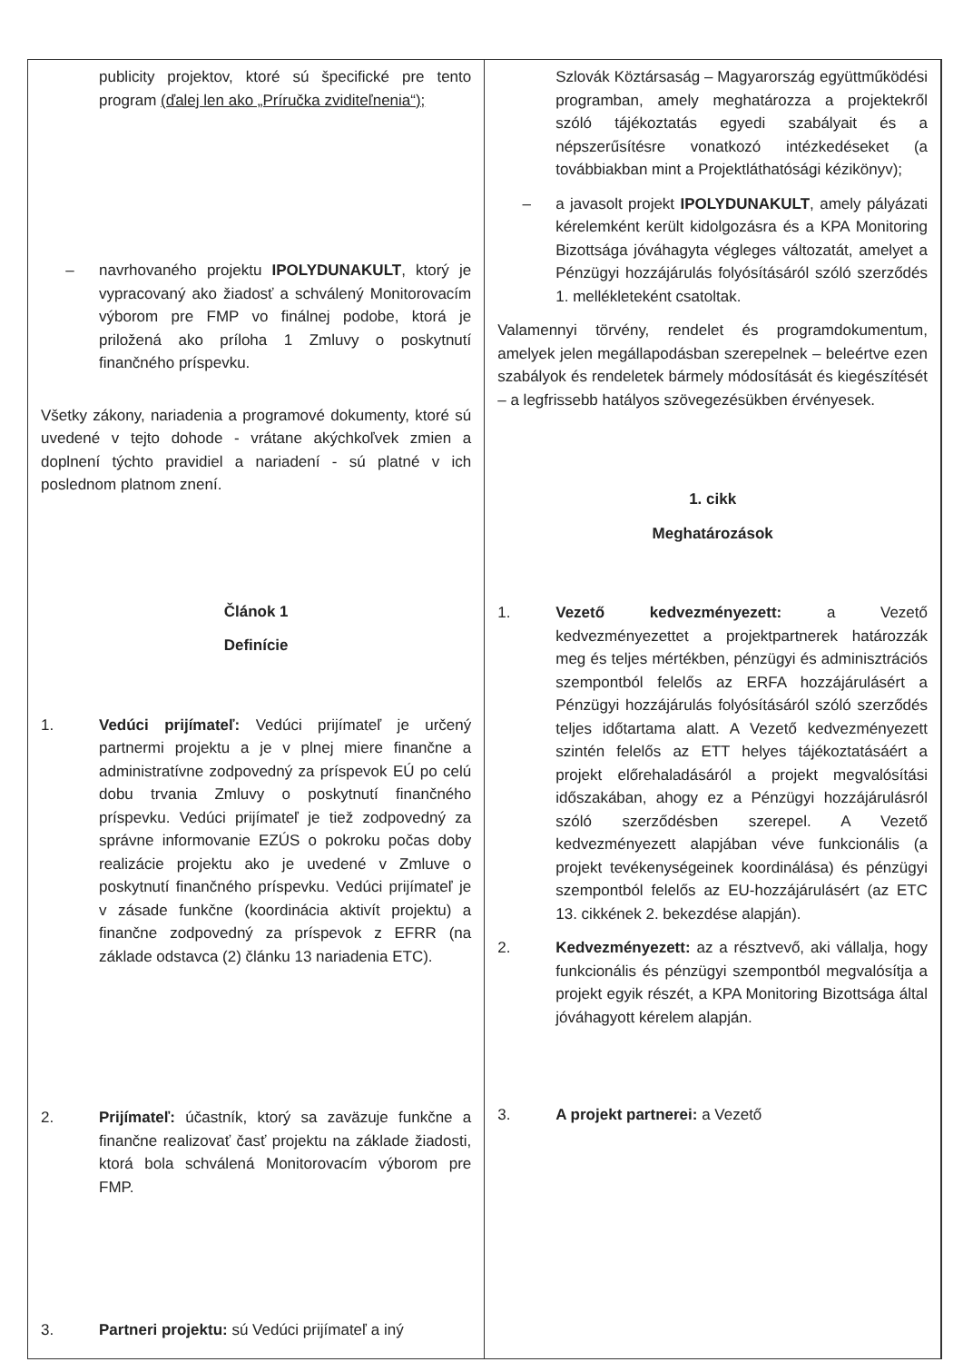| publicity projektov, ktoré sú špecifické pre tento program (ďalej len ako „Príručka zviditeľnenia“); – navrhovaného projektu IPOLYDUNAKULT , ktorý je vypracovaný ako žiadosť a schválený Monitorovacím výborom pre FMP vo finálnej podobe, ktorá je priložená ako príloha 1 Zmluvy o poskytnutí finančného príspevku. Všetky zákony, nariadenia a programové dokumenty, ktoré sú uvedené v tejto dohode - vrátane akýchkoľvek zmien a doplnení týchto pravidiel a nariadení - sú platné v ich poslednom platnom znení. Článok 1 Definície 1. Vedúci prijímateľ: Vedúci prijímateľ je určený partnermi projektu a je v plnej miere finančne a administratívne zodpovedný za príspevok EÚ po celú dobu trvania Zmluvy o poskytnutí finančného príspevku. Vedúci prijímateľ je tiež zodpovedný za správne informovanie EZÚS o pokroku počas doby realizácie projektu ako je uvedené v Zmluve o poskytnutí finančného príspevku. Vedúci prijímateľ je v zásade funkčne (koordinácia aktivít projektu) a finančne zodpovedný za príspevok z EFRR (na základe odstavca (2) článku 13 nariadenia ETC). 2. Prijímateľ: účastník, ktorý sa zaväzuje funkčne a finančne realizovať časť projektu na základe žiadosti, ktorá bola schválená Monitorovacím výborom pre FMP. 3. Partneri projektu: sú Vedúci prijímateľ a iný | Szlovák Köztársaság – Magyarország együttműködési programban, amely meghatározza a projektekről szóló tájékoztatás egyedi szabályait és a népszerűsítésre vonatkozó intézkedéseket (a továbbiakban mint a Projektláthatósági kézikönyv); – a javasolt projekt IPOLYDUNAKULT , amely pályázati kérelemként került kidolgozásra és a KPA Monitoring Bizottsága jóváhagyta végleges változatát, amelyet a Pénzügyi hozzájárulás folyósításáról szóló szerződés 1. mellékleteként csatoltak. Valamennyi törvény, rendelet és programdokumentum, amelyek jelen megállapodásban szerepelnek – beleértve ezen szabályok és rendeletek bármely módosítását és kiegészítését – a legfrissebb hatályos szövegezésükben érvényesek. 1. cikk Meghatározások 1. Vezető kedvezményezett: a Vezető kedvezményezettet a projektpartnerek határozzák meg és teljes mértékben, pénzügyi és adminisztrációs szempontból felelős az ERFA hozzájárulásért a Pénzügyi hozzájárulás folyósításáról szóló szerződés teljes időtartama alatt. A Vezető kedvezményezett szintén felelős az ETT helyes tájékoztatásáért a projekt előrehaladásáról a projekt megvalósítási időszakában, ahogy ez a Pénzügyi hozzájárulásról szóló szerződésben szerepel. A Vezető kedvezményezett alapjában véve funkcionális (a projekt tevékenységeinek koordinálása) és pénzügyi szempontból felelős az EU-hozzájárulásért (az ETC 13. cikkének 2. bekezdése alapján). 2. Kedvezményezett: az a résztvevő, aki vállalja, hogy funkcionális és pénzügyi szempontból megvalósítja a projekt egyik részét, a KPA Monitoring Bizottsága által jóváhagyott kérelem alapján. 3. A projekt partnerei: a Vezető |